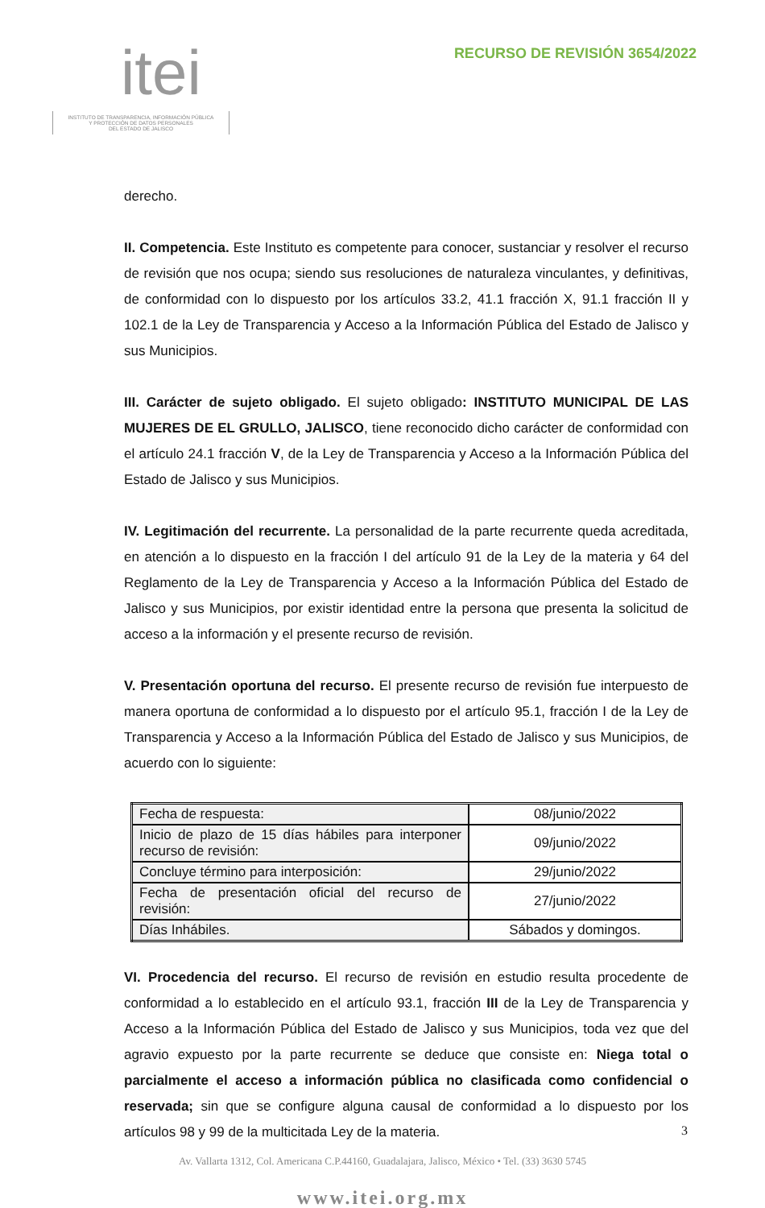itei
INSTITUTO DE TRANSPARENCIA, INFORMACIÓN PÚBLICA
Y PROTECCIÓN DE DATOS PERSONALES
DEL ESTADO DE JALISCO
RECURSO DE REVISIÓN 3654/2022
derecho.
II. Competencia. Este Instituto es competente para conocer, sustanciar y resolver el recurso de revisión que nos ocupa; siendo sus resoluciones de naturaleza vinculantes, y definitivas, de conformidad con lo dispuesto por los artículos 33.2, 41.1 fracción X, 91.1 fracción II y 102.1 de la Ley de Transparencia y Acceso a la Información Pública del Estado de Jalisco y sus Municipios.
III. Carácter de sujeto obligado. El sujeto obligado: INSTITUTO MUNICIPAL DE LAS MUJERES DE EL GRULLO, JALISCO, tiene reconocido dicho carácter de conformidad con el artículo 24.1 fracción V, de la Ley de Transparencia y Acceso a la Información Pública del Estado de Jalisco y sus Municipios.
IV. Legitimación del recurrente. La personalidad de la parte recurrente queda acreditada, en atención a lo dispuesto en la fracción I del artículo 91 de la Ley de la materia y 64 del Reglamento de la Ley de Transparencia y Acceso a la Información Pública del Estado de Jalisco y sus Municipios, por existir identidad entre la persona que presenta la solicitud de acceso a la información y el presente recurso de revisión.
V. Presentación oportuna del recurso. El presente recurso de revisión fue interpuesto de manera oportuna de conformidad a lo dispuesto por el artículo 95.1, fracción I de la Ley de Transparencia y Acceso a la Información Pública del Estado de Jalisco y sus Municipios, de acuerdo con lo siguiente:
| Fecha de respuesta: | 08/junio/2022 |
| Inicio de plazo de 15 días hábiles para interponer recurso de revisión: | 09/junio/2022 |
| Concluye término para interposición: | 29/junio/2022 |
| Fecha de presentación oficial del recurso de revisión: | 27/junio/2022 |
| Días Inhábiles. | Sábados y domingos. |
VI. Procedencia del recurso. El recurso de revisión en estudio resulta procedente de conformidad a lo establecido en el artículo 93.1, fracción III de la Ley de Transparencia y Acceso a la Información Pública del Estado de Jalisco y sus Municipios, toda vez que del agravio expuesto por la parte recurrente se deduce que consiste en: Niega total o parcialmente el acceso a información pública no clasificada como confidencial o reservada; sin que se configure alguna causal de conformidad a lo dispuesto por los artículos 98 y 99 de la multicitada Ley de la materia.
Av. Vallarta 1312, Col. Americana C.P.44160, Guadalajara, Jalisco, México • Tel. (33) 3630 5745
3
www.itei.org.mx